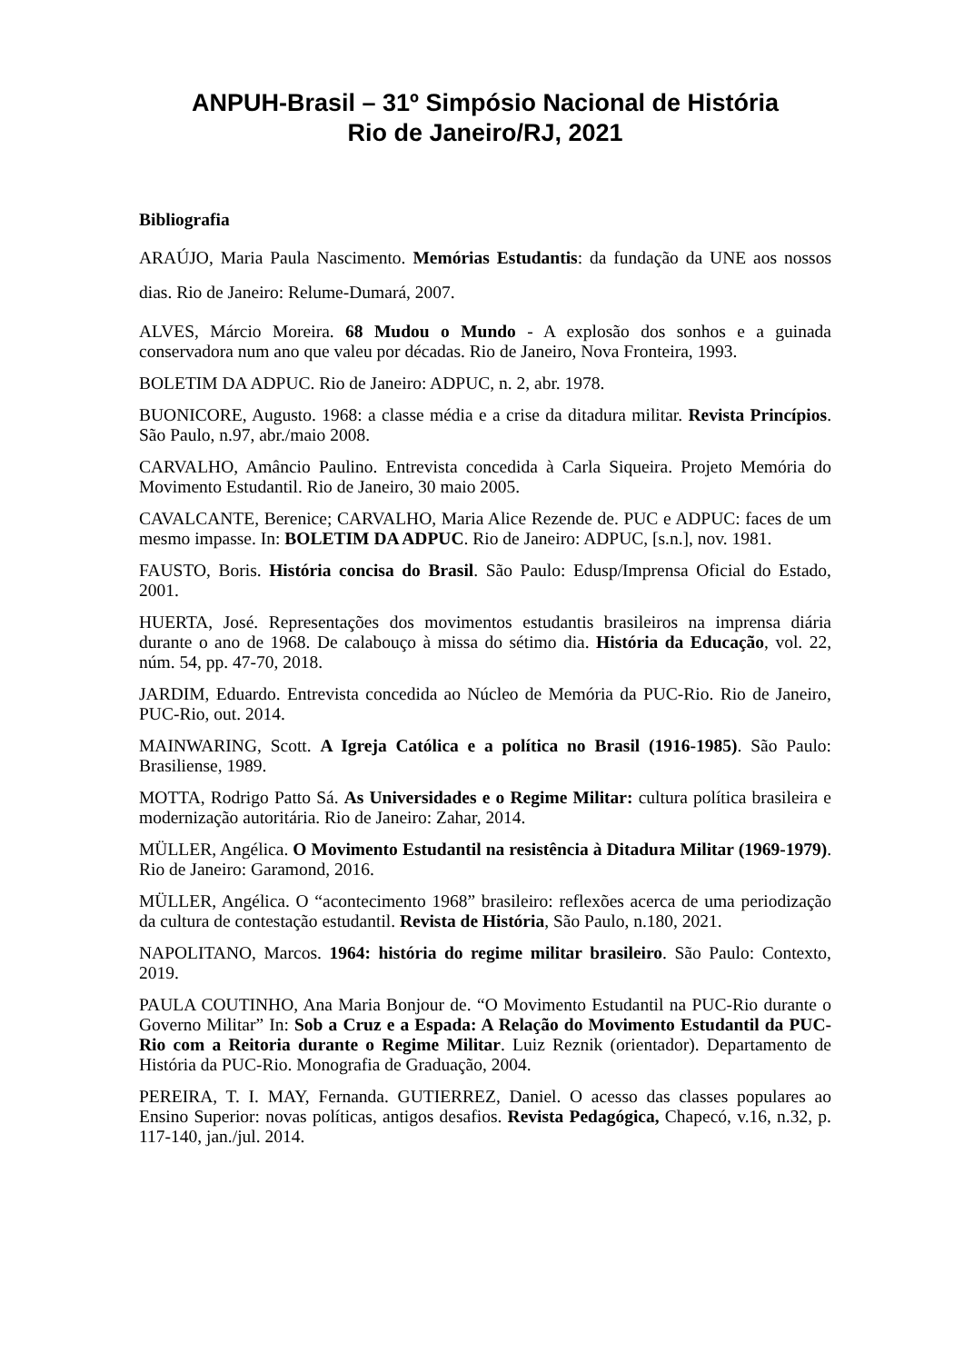ANPUH-Brasil – 31º Simpósio Nacional de História
Rio de Janeiro/RJ, 2021
Bibliografia
ARAÚJO, Maria Paula Nascimento. Memórias Estudantis: da fundação da UNE aos nossos dias. Rio de Janeiro: Relume-Dumará, 2007.
ALVES, Márcio Moreira. 68 Mudou o Mundo - A explosão dos sonhos e a guinada conservadora num ano que valeu por décadas. Rio de Janeiro, Nova Fronteira, 1993.
BOLETIM DA ADPUC. Rio de Janeiro: ADPUC, n. 2, abr. 1978.
BUONICORE, Augusto. 1968: a classe média e a crise da ditadura militar. Revista Princípios. São Paulo, n.97, abr./maio 2008.
CARVALHO, Amâncio Paulino. Entrevista concedida à Carla Siqueira. Projeto Memória do Movimento Estudantil. Rio de Janeiro, 30 maio 2005.
CAVALCANTE, Berenice; CARVALHO, Maria Alice Rezende de. PUC e ADPUC: faces de um mesmo impasse. In: BOLETIM DA ADPUC. Rio de Janeiro: ADPUC, [s.n.], nov. 1981.
FAUSTO, Boris. História concisa do Brasil. São Paulo: Edusp/Imprensa Oficial do Estado, 2001.
HUERTA, José. Representações dos movimentos estudantis brasileiros na imprensa diária durante o ano de 1968. De calabouço à missa do sétimo dia. História da Educação, vol. 22, núm. 54, pp. 47-70, 2018.
JARDIM, Eduardo. Entrevista concedida ao Núcleo de Memória da PUC-Rio. Rio de Janeiro, PUC-Rio, out. 2014.
MAINWARING, Scott. A Igreja Católica e a política no Brasil (1916-1985). São Paulo: Brasiliense, 1989.
MOTTA, Rodrigo Patto Sá. As Universidades e o Regime Militar: cultura política brasileira e modernização autoritária. Rio de Janeiro: Zahar, 2014.
MÜLLER, Angélica. O Movimento Estudantil na resistência à Ditadura Militar (1969-1979). Rio de Janeiro: Garamond, 2016.
MÜLLER, Angélica. O “acontecimento 1968” brasileiro: reflexões acerca de uma periodização da cultura de contestação estudantil. Revista de História, São Paulo, n.180, 2021.
NAPOLITANO, Marcos. 1964: história do regime militar brasileiro. São Paulo: Contexto, 2019.
PAULA COUTINHO, Ana Maria Bonjour de. “O Movimento Estudantil na PUC-Rio durante o Governo Militar” In: Sob a Cruz e a Espada: A Relação do Movimento Estudantil da PUC-Rio com a Reitoria durante o Regime Militar. Luiz Reznik (orientador). Departamento de História da PUC-Rio. Monografia de Graduação, 2004.
PEREIRA, T. I. MAY, Fernanda. GUTIERREZ, Daniel. O acesso das classes populares ao Ensino Superior: novas políticas, antigos desafios. Revista Pedagógica, Chapecó, v.16, n.32, p. 117-140, jan./jul. 2014.